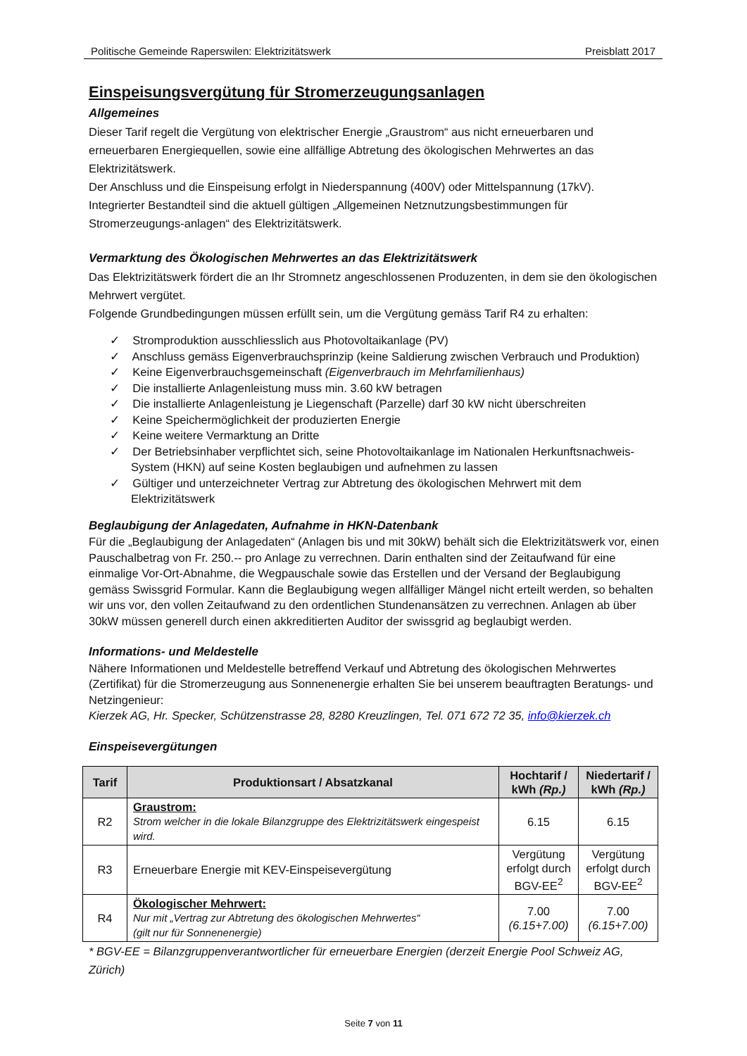Politische Gemeinde Raperswilen: Elektrizitätswerk Preisblatt 2017
Einspeisungsvergütung für Stromerzeugungsanlagen
Allgemeines
Dieser Tarif regelt die Vergütung von elektrischer Energie „Graustrom“ aus nicht erneuerbaren und erneuerbaren Energiequellen, sowie eine allfällige Abtretung des ökologischen Mehrwertes an das Elektrizitätswerk.
Der Anschluss und die Einspeisung erfolgt in Niederspannung (400V) oder Mittelspannung (17kV).
Integrierter Bestandteil sind die aktuell gültigen „Allgemeinen Netznutzungsbestimmungen für Stromerzeugungs-anlagen“ des Elektrizitätswerk.
Vermarktung des Ökologischen Mehrwertes an das Elektrizitätswerk
Das Elektrizitätswerk fördert die an Ihr Stromnetz angeschlossenen Produzenten, in dem sie den ökologischen Mehrwert vergütet.
Folgende Grundbedingungen müssen erfüllt sein, um die Vergütung gemäss Tarif R4 zu erhalten:
✓ Stromproduktion ausschliesslich aus Photovoltaikanlage (PV)
✓ Anschluss gemäss Eigenverbrauchsprinzip (keine Saldierung zwischen Verbrauch und Produktion)
✓ Keine Eigenverbrauchsgemeinschaft (Eigenverbrauch im Mehrfamilienhaus)
✓ Die installierte Anlagenleistung muss min. 3.60 kW betragen
✓ Die installierte Anlagenleistung je Liegenschaft (Parzelle) darf 30 kW nicht überschreiten
✓ Keine Speichermöglichkeit der produzierten Energie
✓ Keine weitere Vermarktung an Dritte
✓ Der Betriebsinhaber verpflichtet sich, seine Photovoltaikanlage im Nationalen Herkunftsnachweis-System (HKN) auf seine Kosten beglaubigen und aufnehmen zu lassen
✓ Gültiger und unterzeichneter Vertrag zur Abtretung des ökologischen Mehrwert mit dem Elektrizitätswerk
Beglaubigung der Anlagedaten, Aufnahme in HKN-Datenbank
Für die „Beglaubigung der Anlagedaten“ (Anlagen bis und mit 30kW) behält sich die Elektrizitätswerk vor, einen Pauschalbetrag von Fr. 250.-- pro Anlage zu verrechnen. Darin enthalten sind der Zeitaufwand für eine einmalige Vor-Ort-Abnahme, die Wegpauschale sowie das Erstellen und der Versand der Beglaubigung gemäss Swissgrid Formular. Kann die Beglaubigung wegen allfälliger Mängel nicht erteilt werden, so behalten wir uns vor, den vollen Zeitaufwand zu den ordentlichen Stundenansätzen zu verrechnen. Anlagen ab über 30kW müssen generell durch einen akkreditierten Auditor der swissgrid ag beglaubigt werden.
Informations- und Meldestelle
Nähere Informationen und Meldestelle betreffend Verkauf und Abtretung des ökologischen Mehrwertes (Zertifikat) für die Stromerzeugung aus Sonnenenergie erhalten Sie bei unserem beauftragten Beratungs- und Netzingenieur:
Kierzek AG, Hr. Specker, Schützenstrasse 28, 8280 Kreuzlingen, Tel. 071 672 72 35, info@kierzek.ch
Einspeisevergütungen
| Tarif | Produktionsart / Absatzkanal | Hochtarif / kWh (Rp.) | Niedertarif / kWh (Rp.) |
| --- | --- | --- | --- |
| R2 | Graustrom: Strom welcher in die lokale Bilanzgruppe des Elektrizitätswerk eingespeist wird. | 6.15 | 6.15 |
| R3 | Erneuerbare Energie mit KEV-Einspeisevergütung | Vergütung erfolgt durch BGV-EE<sup>2</sup> | Vergütung erfolgt durch BGV-EE<sup>2</sup> |
| R4 | Ökologischer Mehrwert: Nur mit „Vertrag zur Abtretung des ökologischen Mehrwertes“ (gilt nur für Sonnenenergie) | 7.00 (6.15+7.00) | 7.00 (6.15+7.00) |
* BGV-EE = Bilanzgruppenverantwortlicher für erneuerbare Energien (derzeit Energie Pool Schweiz AG, Zürich)
Seite 7 von 11